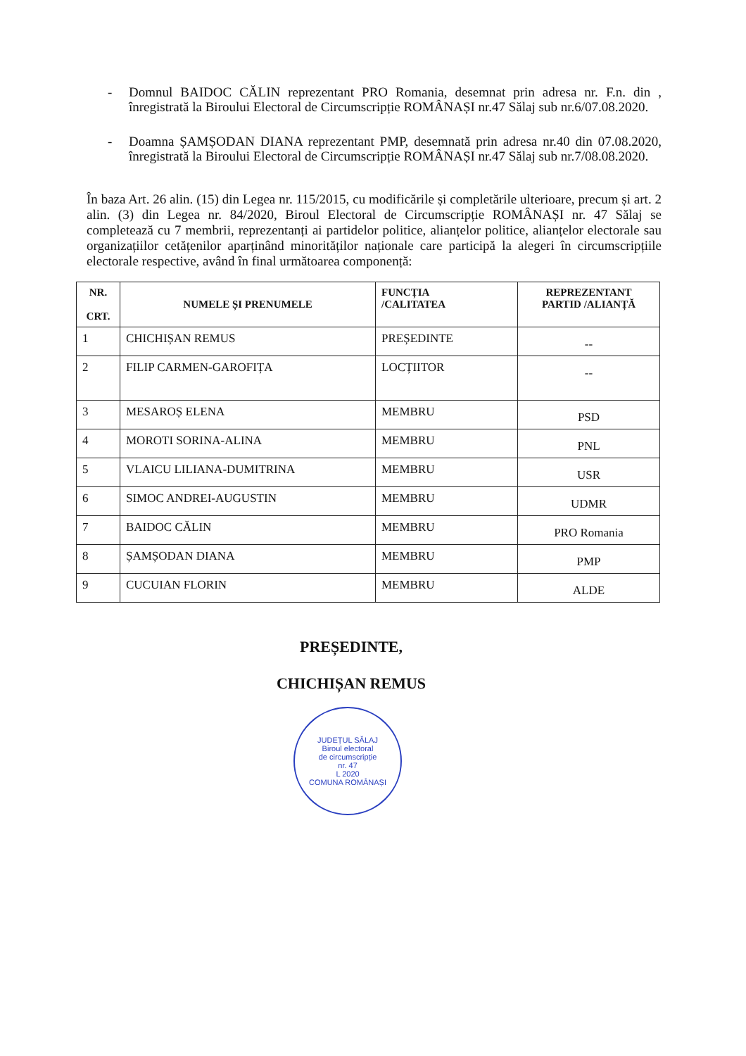- Domnul BAIDOC CĂLIN reprezentant PRO Romania, desemnat prin adresa nr. F.n. din , înregistrată la Biroului Electoral de Circumscripție ROMÂNAȘI nr.47 Sălaj sub nr.6/07.08.2020.
- Doamna ȘAMȘODAN DIANA reprezentant PMP, desemnată prin adresa nr.40 din 07.08.2020, înregistrată la Biroului Electoral de Circumscripție ROMÂNAȘI nr.47 Sălaj sub nr.7/08.08.2020.
În baza Art. 26 alin. (15) din Legea nr. 115/2015, cu modificările și completările ulterioare, precum și art. 2 alin. (3) din Legea nr. 84/2020, Biroul Electoral de Circumscripție ROMÂNAȘI nr. 47 Sălaj se completează cu 7 membrii, reprezentanți ai partidelor politice, alianțelor politice, alianțelor electorale sau organizațiilor cetățenilor aparținând minorităților naționale care participă la alegeri în circumscripțiile electorale respective, având în final următoarea componență:
| NR. CRT. | NUMELE ȘI PRENUMELE | FUNCȚIA /CALITATEA | REPREZENTANT PARTID /ALIANȚĂ |
| --- | --- | --- | --- |
| 1 | CHICHIȘAN REMUS | PREȘEDINTE | -- |
| 2 | FILIP CARMEN-GAROFIȚA | LOCȚIITOR | -- |
| 3 | MESAROȘ ELENA | MEMBRU | PSD |
| 4 | MOROTI SORINA-ALINA | MEMBRU | PNL |
| 5 | VLAICU LILIANA-DUMITRINA | MEMBRU | USR |
| 6 | SIMOC ANDREI-AUGUSTIN | MEMBRU | UDMR |
| 7 | BAIDOC CĂLIN | MEMBRU | PRO Romania |
| 8 | ȘAMȘODAN DIANA | MEMBRU | PMP |
| 9 | CUCUIAN FLORIN | MEMBRU | ALDE |
PREȘEDINTE,
CHICHIȘAN REMUS
JUDEȚUL SĂLAJ
Biroul electoral
de circumscripție
nr. 47
L 2020
COMUNA ROMÂNAȘI